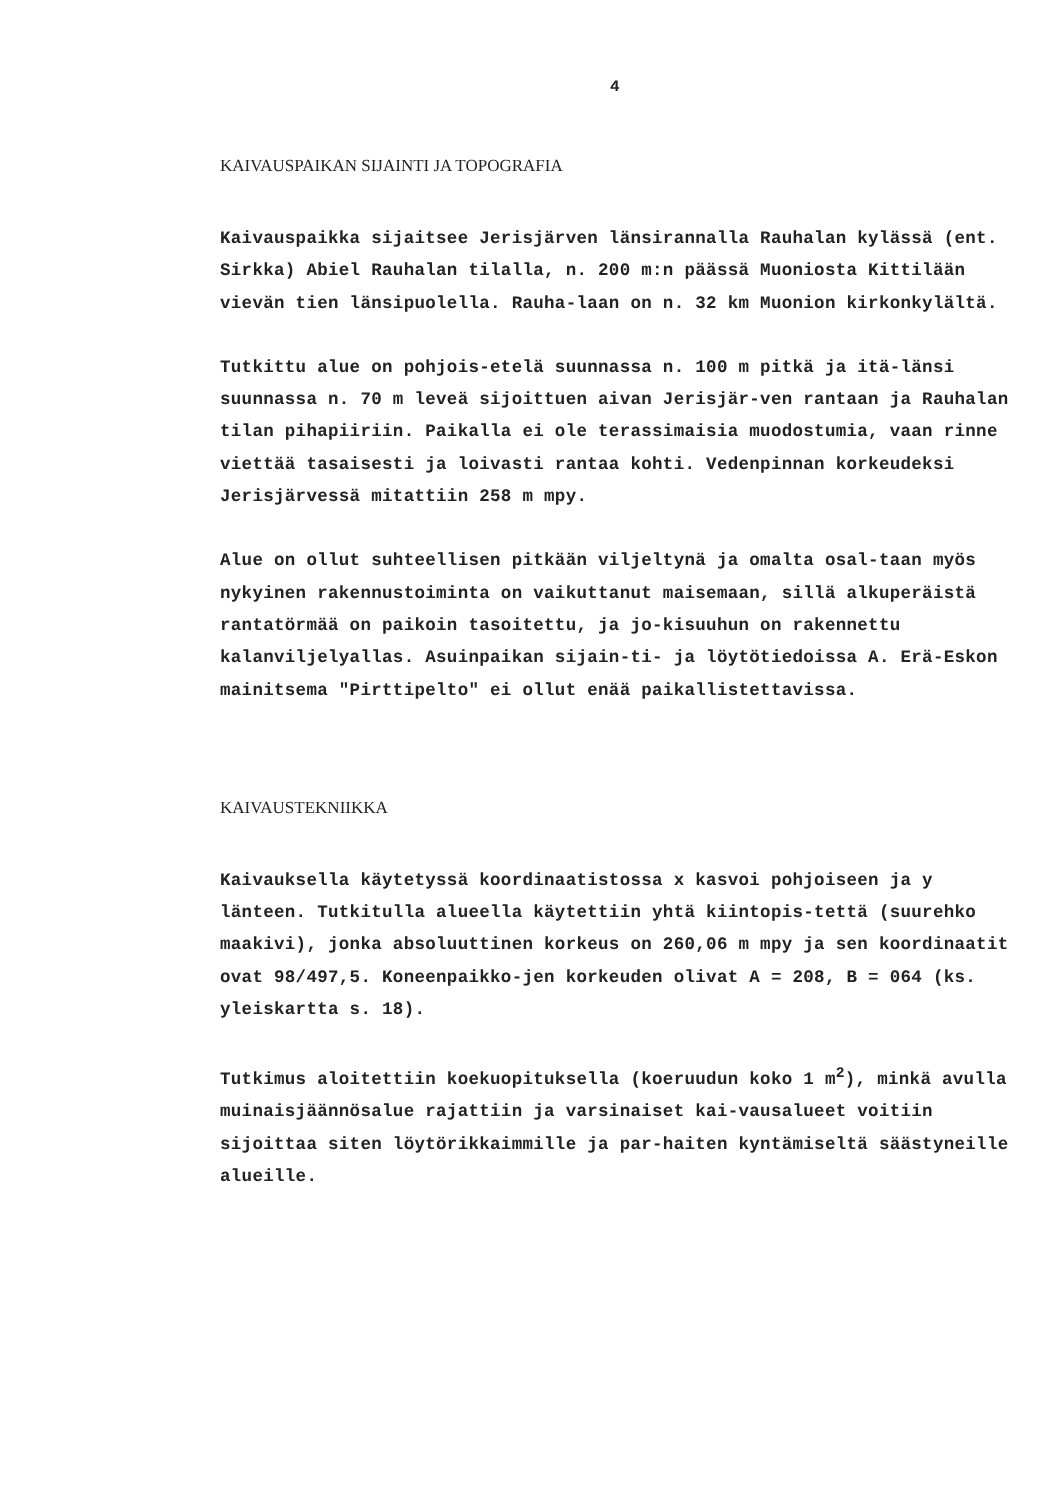4
KAIVAUSPAIKAN SIJAINTI JA TOPOGRAFIA
Kaivauspaikka sijaitsee Jerisjärven länsirannalla Rauhalan kylässä (ent. Sirkka) Abiel Rauhalan tilalla, n. 200 m:n päässä Muoniosta Kittilään vievän tien länsipuolella. Rauha-laan on n. 32 km Muonion kirkonkylältä.
Tutkittu alue on pohjois-etelä suunnassa n. 100 m pitkä ja itä-länsi suunnassa n. 70 m leveä sijoittuen aivan Jerisjär-ven rantaan ja Rauhalan tilan pihapiiriin. Paikalla ei ole terassimaisia muodostumia, vaan rinne viettää tasaisesti ja loivasti rantaa kohti. Vedenpinnan korkeudeksi Jerisjärvessä mitattiin 258 m mpy.
Alue on ollut suhteellisen pitkään viljeltynä ja omalta osal-taan myös nykyinen rakennustoiminta on vaikuttanut maisemaan, sillä alkuperäistä rantatörmää on paikoin tasoitettu, ja jo-kisuuhun on rakennettu kalanviljelyallas. Asuinpaikan sijain-ti- ja löytötiedoissa A. Erä-Eskon mainitsema "Pirttipelto" ei ollut enää paikallistettavissa.
KAIVAUSTEKNIIKKA
Kaivauksella käytetyssä koordinaatistossa x kasvoi pohjoiseen ja y länteen. Tutkitulla alueella käytettiin yhtä kiintopis-tettä (suurehko maakivi), jonka absoluuttinen korkeus on 260,06 m mpy ja sen koordinaatit ovat 98/497,5. Koneenpaikko-jen korkeuden olivat A = 208, B = 064 (ks. yleiskartta s. 18).
Tutkimus aloitettiin koekuopituksella (koeruudun koko 1 m<sup>2</sup>), minkä avulla muinaisjäännösalue rajattiin ja varsinaiset kai-vausalueet voitiin sijoittaa siten löytörikkaimmille ja par-haiten kyntämiseltä säästyneille alueille.